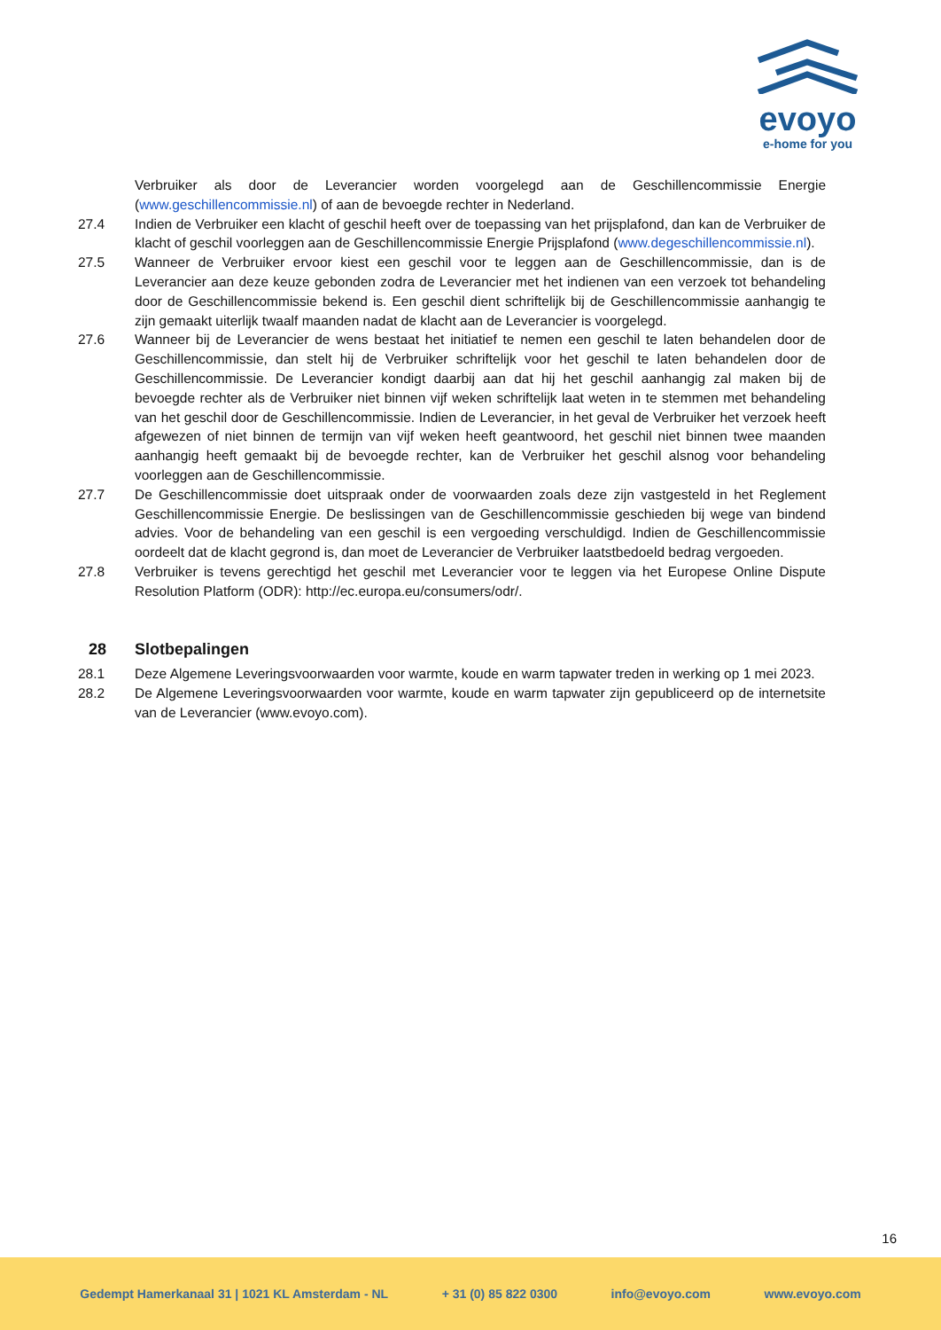evoyo
e-home for you
Verbruiker als door de Leverancier worden voorgelegd aan de Geschillencommissie Energie (www.geschillencommissie.nl) of aan de bevoegde rechter in Nederland.
27.4 Indien de Verbruiker een klacht of geschil heeft over de toepassing van het prijsplafond, dan kan de Verbruiker de klacht of geschil voorleggen aan de Geschillencommissie Energie Prijsplafond (www.degeschillencommissie.nl).
27.5 Wanneer de Verbruiker ervoor kiest een geschil voor te leggen aan de Geschillencommissie, dan is de Leverancier aan deze keuze gebonden zodra de Leverancier met het indienen van een verzoek tot behandeling door de Geschillencommissie bekend is. Een geschil dient schriftelijk bij de Geschillencommissie aanhangig te zijn gemaakt uiterlijk twaalf maanden nadat de klacht aan de Leverancier is voorgelegd.
27.6 Wanneer bij de Leverancier de wens bestaat het initiatief te nemen een geschil te laten behandelen door de Geschillencommissie, dan stelt hij de Verbruiker schriftelijk voor het geschil te laten behandelen door de Geschillencommissie. De Leverancier kondigt daarbij aan dat hij het geschil aanhangig zal maken bij de bevoegde rechter als de Verbruiker niet binnen vijf weken schriftelijk laat weten in te stemmen met behandeling van het geschil door de Geschillencommissie. Indien de Leverancier, in het geval de Verbruiker het verzoek heeft afgewezen of niet binnen de termijn van vijf weken heeft geantwoord, het geschil niet binnen twee maanden aanhangig heeft gemaakt bij de bevoegde rechter, kan de Verbruiker het geschil alsnog voor behandeling voorleggen aan de Geschillencommissie.
27.7 De Geschillencommissie doet uitspraak onder de voorwaarden zoals deze zijn vastgesteld in het Reglement Geschillencommissie Energie. De beslissingen van de Geschillencommissie geschieden bij wege van bindend advies. Voor de behandeling van een geschil is een vergoeding verschuldigd. Indien de Geschillencommissie oordeelt dat de klacht gegrond is, dan moet de Leverancier de Verbruiker laatstbedoeld bedrag vergoeden.
27.8 Verbruiker is tevens gerechtigd het geschil met Leverancier voor te leggen via het Europese Online Dispute Resolution Platform (ODR): http://ec.europa.eu/consumers/odr/.
28 Slotbepalingen
28.1 Deze Algemene Leveringsvoorwaarden voor warmte, koude en warm tapwater treden in werking op 1 mei 2023.
28.2 De Algemene Leveringsvoorwaarden voor warmte, koude en warm tapwater zijn gepubliceerd op de internetsite van de Leverancier (www.evoyo.com).
16
Gedempt Hamerkanaal 31 | 1021 KL Amsterdam - NL + 31 (0) 85 822 0300 info@evoyo.com www.evoyo.com